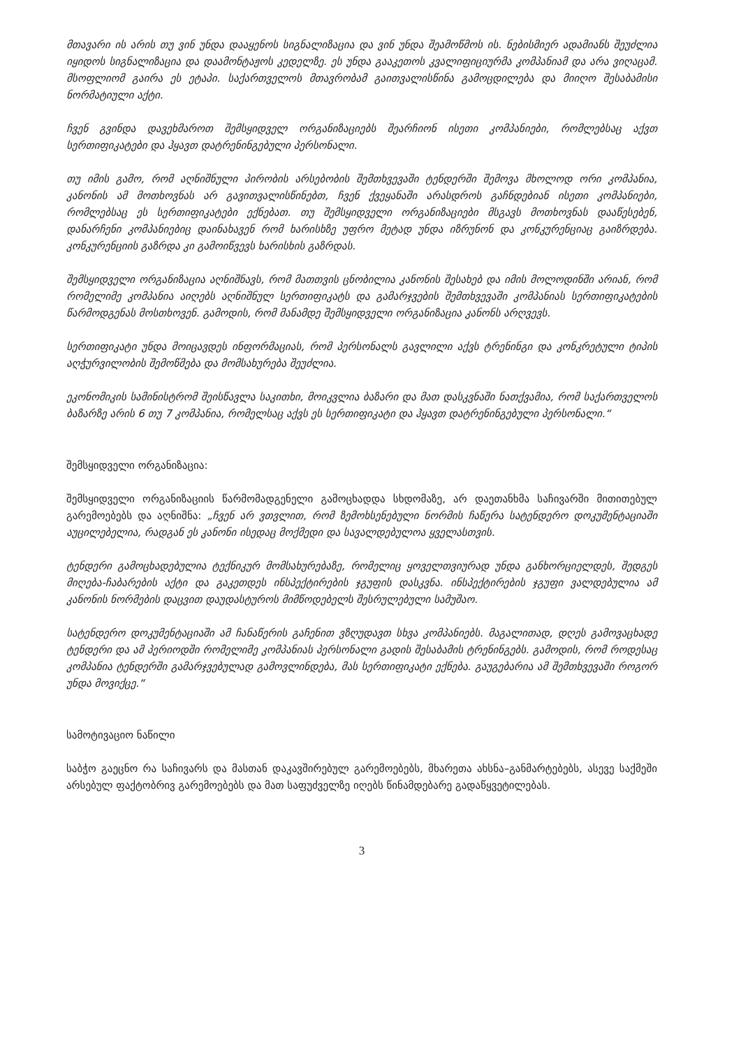მთავარი ის არის თუ ვინ უნდა დააყენოს სიგნალიზაცია და ვინ უნდა შეამოწმოს ის. ნებისმიერ ადამიანს შეუძლია იყიდოს სიგნალიზაცია და დაამონტაჟოს კედელზე. ეს უნდა გააკეთოს კვალიფიციურმა კომპანიამ და არა ვიღაცამ. მსოფლიომ გაირა ეს ეტაპი. საქართველოს მთავრობამ გაითვალისწინა გამოცდილება და მიიღო შესაბამისი ნორმატიული აქტი.
ჩვენ გვინდა დავეხმაროთ შემსყიდველ ორგანიზაციებს შეარჩიონ ისეთი კომპანიები, რომლებსაც აქვთ სერთიფიკატები და ჰყავთ დატრენინგებული პერსონალი.
თუ იმის გამო, რომ აღნიშნული პირობის არსებობის შემთხვევაში ტენდერში შემოვა მხოლოდ ორი კომპანია, კანონის ამ მოთხოვნას არ გავითვალისწინებთ, ჩვენ ქვეყანაში არასდროს გაჩნდებიან ისეთი კომპანიები, რომლებსაც ეს სერთიფიკატები ექნებათ. თუ შემსყიდველი ორგანიზაციები მსგავს მოთხოვნას დააწესებენ, დანარჩენი კომპანიებიც დაინახავენ რომ ხარისხზე უფრო მეტად უნდა იზრუნონ და კონკურენციაც გაიზრდება. კონკურენციის გაზრდა კი გამოიწვევს ხარისხის გაზრდას.
შემსყიდველი ორგანიზაცია აღნიშნავს, რომ მათთვის ცნობილია კანონის შესახებ და იმის მოლოდინში არიან, რომ რომელიმე კომპანია აიღებს აღნიშნულ სერთიფიკატს და გამარჯვების შემთხვევაში კომპანიას სერთიფიკატების წარმოდგენას მოსთხოვენ. გამოდის, რომ მანამდე შემსყიდველი ორგანიზაცია კანონს არღვევს.
სერთიფიკატი უნდა მოიცავდეს ინფორმაციას, რომ პერსონალს გავლილი აქვს ტრენინგი და კონკრეტული ტიპის აღჭურვილობის შემოწმება და მომსახურება შეუძლია.
ეკონომიკის სამინისტრომ შეისწავლა საკითხი, მოიკვლია ბაზარი და მათ დასკვნაში ნათქვამია, რომ საქართველოს ბაზარზე არის 6 თუ 7 კომპანია, რომელსაც აქვს ეს სერთიფიკატი და ჰყავთ დატრენინგებული პერსონალი.“
შემსყიდველი ორგანიზაცია:
შემსყიდველი ორგანიზაციის წარმომადგენელი გამოცხადდა სხდომაზე, არ დაეთანხმა საჩივარში მითითებულ გარემოებებს და აღნიშნა: „ჩვენ არ ვთვლით, რომ ზემოხსენებული ნორმის ჩაწერა სატენდერო დოკუმენტაციაში აუცილებელია, რადგან ეს კანონი ისედაც მოქმედი და სავალდებულოა ყველასთვის.
ტენდერი გამოცხადებულია ტექნიკურ მომსახურებაზე, რომელიც ყოველთვიურად უნდა განხორციელდეს, შედგეს მიღება-ჩაბარების აქტი და გაკეთდეს ინსპექტირების ჯგუფის დასკვნა. ინსპექტირების ჯგუფი ვალდებულია ამ კანონის ნორმების დაცვით დაუდასტუროს მიმწოდებელს შესრულებული სამუშაო.
სატენდერო დოკუმენტაციაში ამ ჩანაწერის გაჩენით ვზღუდავთ სხვა კომპანიებს. მაგალითად, დღეს გამოვაცხადე ტენდერი და ამ პერიოდში რომელიმე კომპანიას პერსონალი გადის შესაბამის ტრენინგებს. გამოდის, რომ როდესაც კომპანია ტენდერში გამარჯვებულად გამოვლინდება, მას სერთიფიკატი ექნება. გაუგებარია ამ შემთხვევაში როგორ უნდა მოვიქცე.“
სამოტივაციო ნაწილი
საბჭო გაეცნო რა საჩივარს და მასთან დაკავშირებულ გარემოებებს, მხარეთა ახსნა–განმარტებებს, ასევე საქმეში არსებულ ფაქტობრივ გარემოებებს და მათ საფუძველზე იღებს წინამდებარე გადაწყვეტილებას.
3